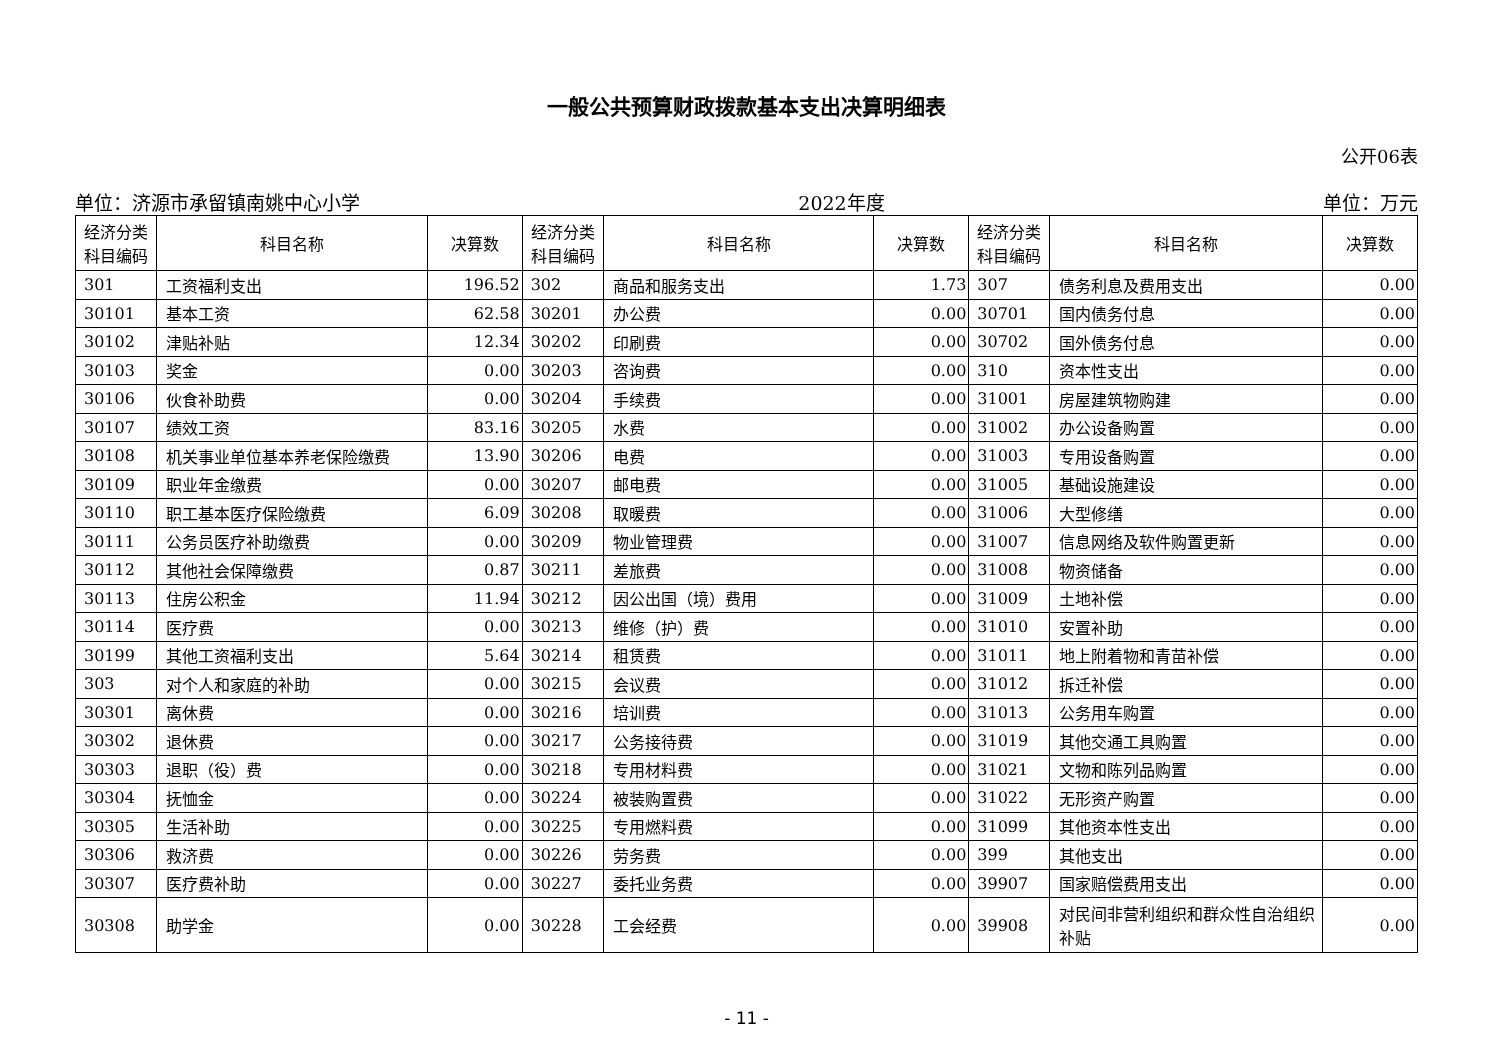一般公共预算财政拨款基本支出决算明细表
公开06表
单位：济源市承留镇南姚中心小学 2022年度 单位：万元
| 经济分类 科目编码 | 科目名称 | 决算数 | 经济分类 科目编码 | 科目名称 | 决算数 | 经济分类 科目编码 | 科目名称 | 决算数 |
| --- | --- | --- | --- | --- | --- | --- | --- | --- |
| 301 | 工资福利支出 | 196.52 | 302 | 商品和服务支出 | 1.73 | 307 | 债务利息及费用支出 | 0.00 |
| 30101 | 基本工资 | 62.58 | 30201 | 办公费 | 0.00 | 30701 | 国内债务付息 | 0.00 |
| 30102 | 津贴补贴 | 12.34 | 30202 | 印刷费 | 0.00 | 30702 | 国外债务付息 | 0.00 |
| 30103 | 奖金 | 0.00 | 30203 | 咨询费 | 0.00 | 310 | 资本性支出 | 0.00 |
| 30106 | 伙食补助费 | 0.00 | 30204 | 手续费 | 0.00 | 31001 | 房屋建筑物购建 | 0.00 |
| 30107 | 绩效工资 | 83.16 | 30205 | 水费 | 0.00 | 31002 | 办公设备购置 | 0.00 |
| 30108 | 机关事业单位基本养老保险缴费 | 13.90 | 30206 | 电费 | 0.00 | 31003 | 专用设备购置 | 0.00 |
| 30109 | 职业年金缴费 | 0.00 | 30207 | 邮电费 | 0.00 | 31005 | 基础设施建设 | 0.00 |
| 30110 | 职工基本医疗保险缴费 | 6.09 | 30208 | 取暖费 | 0.00 | 31006 | 大型修缮 | 0.00 |
| 30111 | 公务员医疗补助缴费 | 0.00 | 30209 | 物业管理费 | 0.00 | 31007 | 信息网络及软件购置更新 | 0.00 |
| 30112 | 其他社会保障缴费 | 0.87 | 30211 | 差旅费 | 0.00 | 31008 | 物资储备 | 0.00 |
| 30113 | 住房公积金 | 11.94 | 30212 | 因公出国（境）费用 | 0.00 | 31009 | 土地补偿 | 0.00 |
| 30114 | 医疗费 | 0.00 | 30213 | 维修（护）费 | 0.00 | 31010 | 安置补助 | 0.00 |
| 30199 | 其他工资福利支出 | 5.64 | 30214 | 租赁费 | 0.00 | 31011 | 地上附着物和青苗补偿 | 0.00 |
| 303 | 对个人和家庭的补助 | 0.00 | 30215 | 会议费 | 0.00 | 31012 | 拆迁补偿 | 0.00 |
| 30301 | 离休费 | 0.00 | 30216 | 培训费 | 0.00 | 31013 | 公务用车购置 | 0.00 |
| 30302 | 退休费 | 0.00 | 30217 | 公务接待费 | 0.00 | 31019 | 其他交通工具购置 | 0.00 |
| 30303 | 退职（役）费 | 0.00 | 30218 | 专用材料费 | 0.00 | 31021 | 文物和陈列品购置 | 0.00 |
| 30304 | 抚恤金 | 0.00 | 30224 | 被装购置费 | 0.00 | 31022 | 无形资产购置 | 0.00 |
| 30305 | 生活补助 | 0.00 | 30225 | 专用燃料费 | 0.00 | 31099 | 其他资本性支出 | 0.00 |
| 30306 | 救济费 | 0.00 | 30226 | 劳务费 | 0.00 | 399 | 其他支出 | 0.00 |
| 30307 | 医疗费补助 | 0.00 | 30227 | 委托业务费 | 0.00 | 39907 | 国家赔偿费用支出 | 0.00 |
| 30308 | 助学金 | 0.00 | 30228 | 工会经费 | 0.00 | 39908 | 对民间非营利组织和群众性自治组织补贴 | 0.00 |
- 11 -